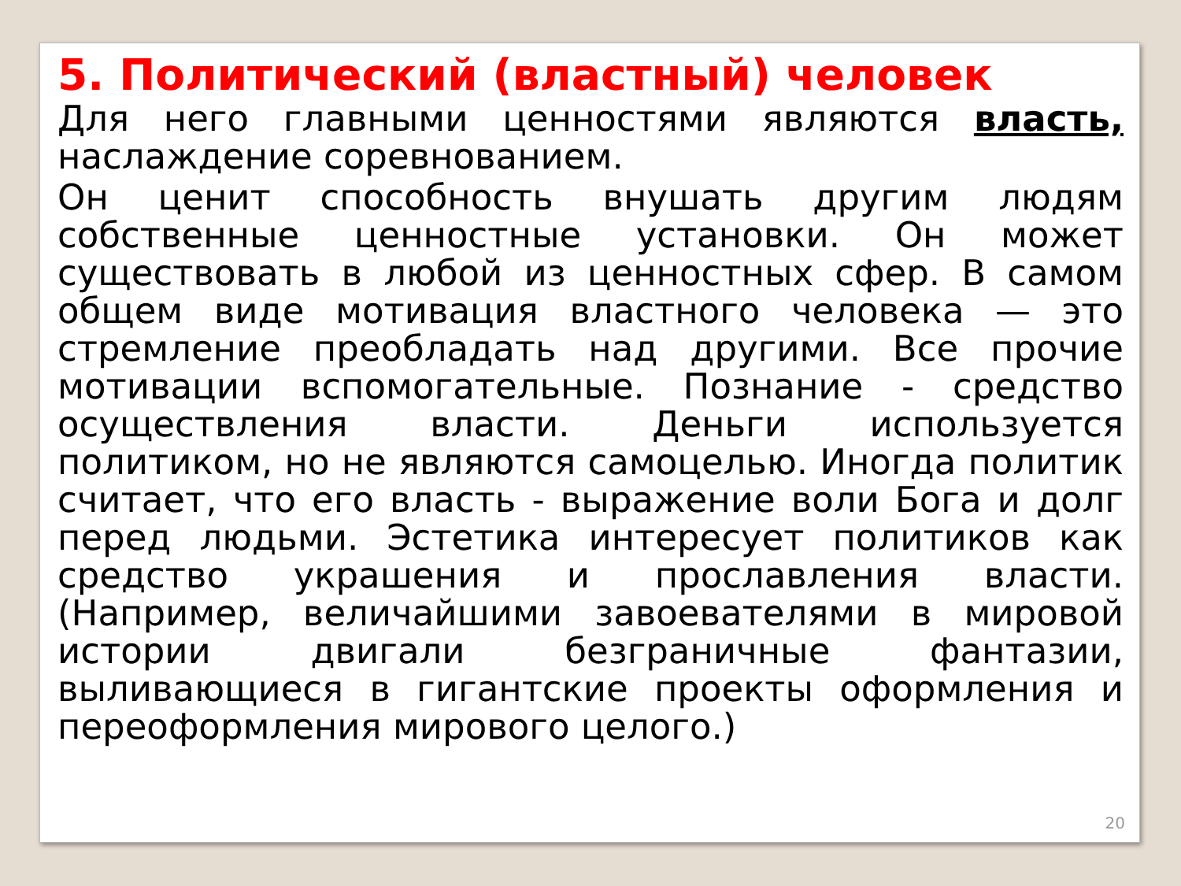5. Политический (властный) человек
Для него главными ценностями являются власть, наслаждение соревнованием.
Он ценит способность внушать другим людям собственные ценностные установки. Он может существовать в любой из ценностных сфер. В самом общем виде мотивация властного человека — это стремление преобладать над другими. Все прочие мотивации вспомогательные. Познание - средство осуществления власти. Деньги используется политиком, но не являются самоцелью. Иногда политик считает, что его власть - выражение воли Бога и долг перед людьми. Эстетика интересует политиков как средство украшения и прославления власти. (Например, величайшими завоевателями в мировой истории двигали безграничные фантазии, выливающиеся в гигантские проекты оформления и переоформления мирового целого.)
20